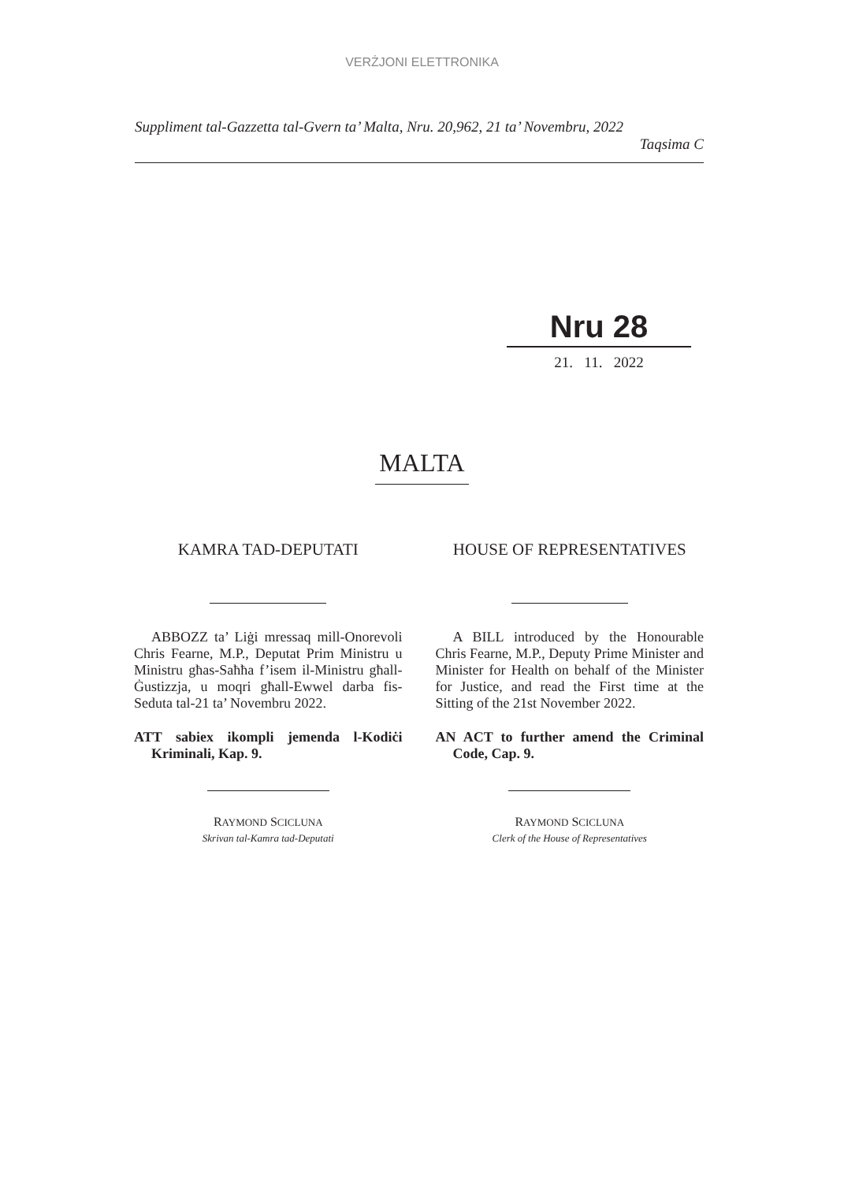VERŻJONI ELETTRONIKA
Suppliment tal-Gazzetta tal-Gvern ta’ Malta, Nru. 20,962, 21 ta’ Novembru, 2022
Taqsima C
Nru 28
21. 11. 2022
MALTA
KAMRA TAD-DEPUTATI
ABBOZZ ta’ Liġi mressaq mill-Onorevoli Chris Fearne, M.P., Deputat Prim Ministru u Ministru għas-Saħħa f’isem il-Ministru għall-Ġustizzja, u moqri għall-Ewwel darba fis-Seduta tal-21 ta’ Novembru 2022.
ATT sabiex ikompli jemenda l-Kodiċi Kriminali, Kap. 9.
RAYMOND SCICLUNA
Skrivan tal-Kamra tad-Deputati
HOUSE OF REPRESENTATIVES
A BILL introduced by the Honourable Chris Fearne, M.P., Deputy Prime Minister and Minister for Health on behalf of the Minister for Justice, and read the First time at the Sitting of the 21st November 2022.
AN ACT to further amend the Criminal Code, Cap. 9.
RAYMOND SCICLUNA
Clerk of the House of Representatives